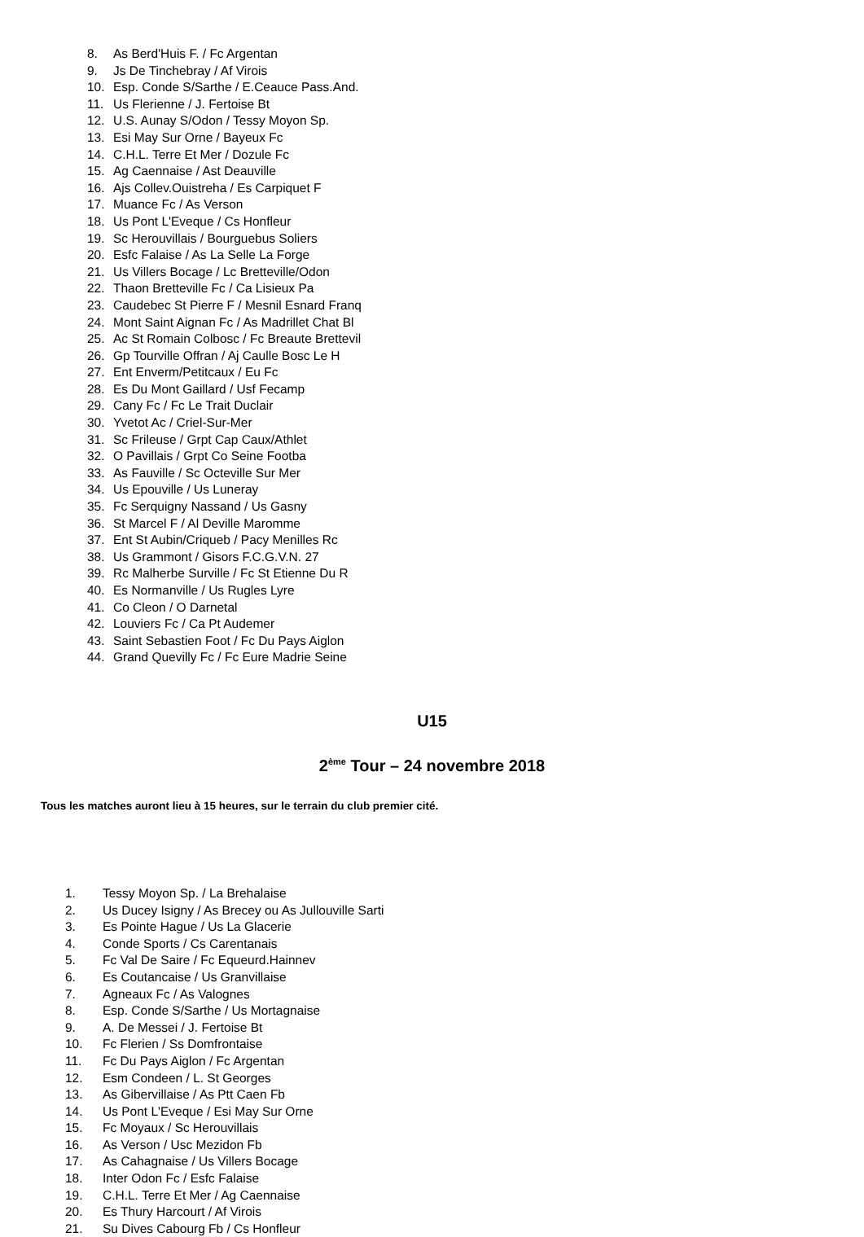8. As Berd'Huis F. / Fc Argentan
9. Js De Tinchebray / Af Virois
10. Esp. Conde S/Sarthe / E.Ceauce Pass.And.
11. Us Flerienne / J. Fertoise Bt
12. U.S. Aunay S/Odon / Tessy Moyon Sp.
13. Esi May Sur Orne / Bayeux Fc
14. C.H.L. Terre Et Mer / Dozule Fc
15. Ag Caennaise / Ast Deauville
16. Ajs Collev.Ouistreha / Es Carpiquet F
17. Muance Fc / As Verson
18. Us Pont L'Eveque / Cs Honfleur
19. Sc Herouvillais / Bourguebus Soliers
20. Esfc Falaise / As La Selle La Forge
21. Us Villers Bocage / Lc Bretteville/Odon
22. Thaon Bretteville Fc / Ca Lisieux Pa
23. Caudebec St Pierre F / Mesnil Esnard Franq
24. Mont Saint Aignan Fc / As Madrillet Chat Bl
25. Ac St Romain Colbosc / Fc Breaute Brettevil
26. Gp Tourville Offran / Aj Caulle Bosc Le H
27. Ent Enverm/Petitcaux / Eu Fc
28. Es Du Mont Gaillard / Usf Fecamp
29. Cany Fc / Fc Le Trait Duclair
30. Yvetot Ac / Criel-Sur-Mer
31. Sc Frileuse / Grpt Cap Caux/Athlet
32. O Pavillais / Grpt Co Seine Footba
33. As Fauville / Sc Octeville Sur Mer
34. Us Epouville / Us Luneray
35. Fc Serquigny Nassand / Us Gasny
36. St Marcel F / Al Deville Maromme
37. Ent St Aubin/Criqueb / Pacy Menilles Rc
38. Us Grammont / Gisors F.C.G.V.N. 27
39. Rc Malherbe Surville / Fc St Etienne Du R
40. Es Normanville / Us Rugles Lyre
41. Co Cleon / O Darnetal
42. Louviers Fc / Ca Pt Audemer
43. Saint Sebastien Foot / Fc Du Pays Aiglon
44. Grand Quevilly Fc / Fc Eure Madrie Seine
U15
2<sup>ème</sup> Tour – 24 novembre 2018
Tous les matches auront lieu à 15 heures, sur le terrain du club premier cité.
1. Tessy Moyon Sp. / La Brehalaise
2. Us Ducey Isigny / As Brecey ou As Jullouville Sarti
3. Es Pointe Hague / Us La Glacerie
4. Conde Sports / Cs Carentanais
5. Fc Val De Saire / Fc Equeurd.Hainnev
6. Es Coutancaise / Us Granvillaise
7. Agneaux Fc / As Valognes
8. Esp. Conde S/Sarthe / Us Mortagnaise
9. A. De Messei / J. Fertoise Bt
10. Fc Flerien / Ss Domfrontaise
11. Fc Du Pays Aiglon / Fc Argentan
12. Esm Condeen / L. St Georges
13. As Gibervillaise / As Ptt Caen Fb
14. Us Pont L'Eveque / Esi May Sur Orne
15. Fc Moyaux / Sc Herouvillais
16. As Verson / Usc Mezidon Fb
17. As Cahagnaise / Us Villers Bocage
18. Inter Odon Fc / Esfc Falaise
19. C.H.L. Terre Et Mer / Ag Caennaise
20. Es Thury Harcourt / Af Virois
21. Su Dives Cabourg Fb / Cs Honfleur